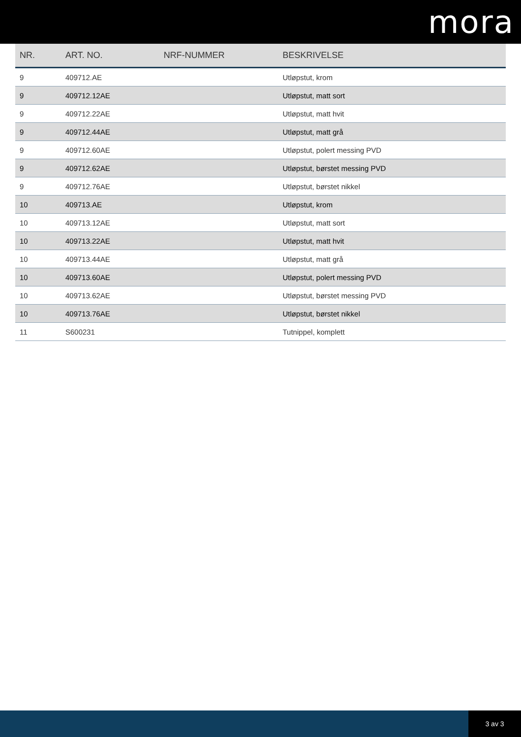mora
| NR. | ART. NO. | NRF-NUMMER | BESKRIVELSE |
| --- | --- | --- | --- |
| 9 | 409712.AE | | Utløpstut, krom |
| 9 | 409712.12AE | | Utløpstut, matt sort |
| 9 | 409712.22AE | | Utløpstut, matt hvit |
| 9 | 409712.44AE | | Utløpstut, matt grå |
| 9 | 409712.60AE | | Utløpstut, polert messing PVD |
| 9 | 409712.62AE | | Utløpstut, børstet messing PVD |
| 9 | 409712.76AE | | Utløpstut, børstet nikkel |
| 10 | 409713.AE | | Utløpstut, krom |
| 10 | 409713.12AE | | Utløpstut, matt sort |
| 10 | 409713.22AE | | Utløpstut, matt hvit |
| 10 | 409713.44AE | | Utløpstut, matt grå |
| 10 | 409713.60AE | | Utløpstut, polert messing PVD |
| 10 | 409713.62AE | | Utløpstut, børstet messing PVD |
| 10 | 409713.76AE | | Utløpstut, børstet nikkel |
| 11 | S600231 | | Tutnippel, komplett |
3 av 3